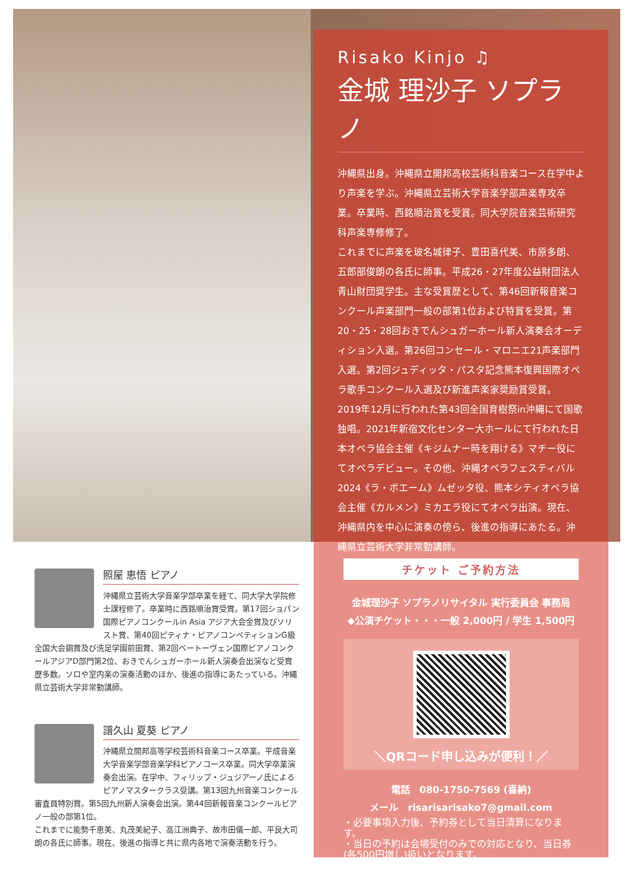Risako Kinjo ♫
金城 理沙子 ソプラノ
沖縄県出身。沖縄県立開邦高校芸術科音楽コース在学中より声楽を学ぶ。沖縄県立芸術大学音楽学部声楽専攻卒業。卒業時、西銘順治賞を受賞。同大学院音楽芸術研究科声楽専修修了。
これまでに声楽を玻名城律子、豊田喜代美、市原多朗、五郎部俊朗の各氏に師事。平成26・27年度公益財団法人青山財団奨学生。主な受賞歴として、第46回新報音楽コンクール声楽部門一般の部第1位および特賞を受賞。第20・25・28回おきでんシュガーホール新人演奏会オーディション入選。第26回コンセール・マロニエ21声楽部門入選。第2回ジュディッタ・パスタ記念熊本復興国際オペラ歌手コンクール入選及び新進声楽家奨励賞受賞。
2019年12月に行われた第43回全国育樹祭in沖縄にて国歌独唱。2021年新宿文化センター大ホールにて行われた日本オペラ協会主催《キジムナー時を翔ける》マチー役にてオペラデビュー。その他、沖縄オペラフェスティバル2024《ラ・ボエーム》ムゼッタ役、熊本シティオペラ協会主催《カルメン》ミカエラ役にてオペラ出演。現在、沖縄県内を中心に演奏の傍ら、後進の指導にあたる。沖縄県立芸術大学非常勤講師。
チケット ご予約方法
金城理沙子 ソプラノリサイタル 実行委員会 事務局
◆公演チケット・・・一般 2,000円 / 学生 1,500円
＼QRコード申し込みが便利！／
電話　080-1750-7569 (喜納)
メール　risarisarisako7@gmail.com
・必要事項入力後、予約券として当日清算になります。
・当日の予約は会場受付のみでの対応となり、当日券(各500円増し)扱いとなります。
照屋 恵悟 ピアノ
沖縄県立芸術大学音楽学部卒業を経て、同大学大学院修士課程修了。卒業時に西銘順治賞受賞。第17回ショパン国際ピアノコンクールin Asia アジア大会金賞及びソリスト賞、第40回ピティナ・ピアノコンペティションG級全国大会銅賞及び洗足学園前田賞、第2回ベートーヴェン国際ピアノコンクールアジアD部門第2位、おきでんシュガーホール新人演奏会出演など受賞歴多数。ソロや室内楽の演奏活動のほか、後進の指導にあたっている。沖縄県立芸術大学非常勤講師。
譜久山 夏葵 ピアノ
沖縄県立開邦高等学校芸術科音楽コース卒業。平成音楽大学音楽学部音楽学科ピアノコース卒業。同大学卒業演奏会出演。在学中、フィリップ・ジュジアーノ氏によるピアノマスタークラス受講。第13回九州音楽コンクール審査員特別賞。第5回九州新人演奏会出演。第44回新報音楽コンクールピアノ一般の部第1位。
これまでに能勢千恵美、丸茂美紀子、高江洲典子、故市田儀一郎、平良大司朗の各氏に師事。現在、後進の指導と共に県内各地で演奏活動を行う。